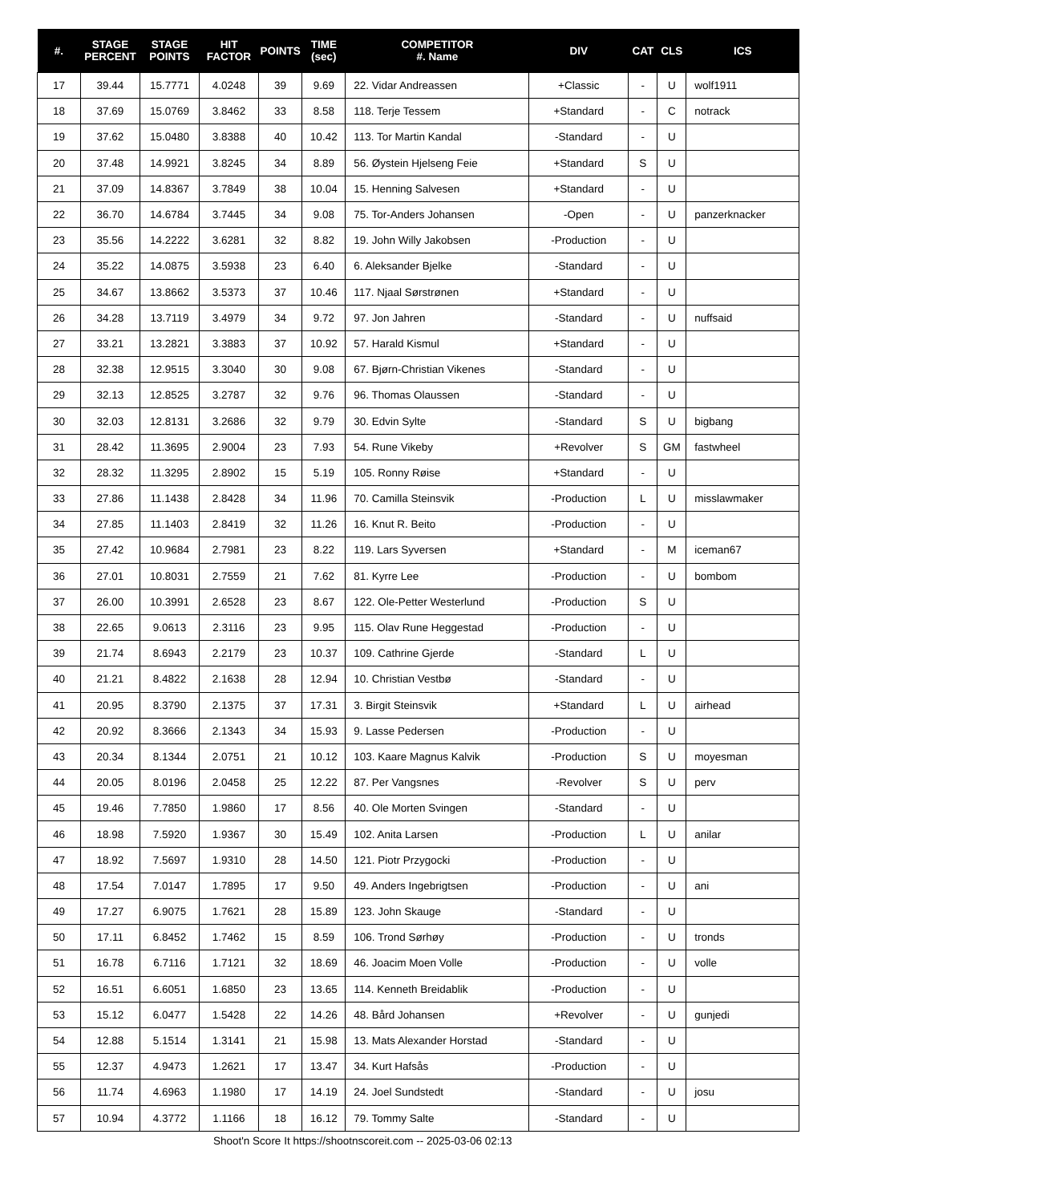| #. | STAGE PERCENT | STAGE POINTS | HIT FACTOR | POINTS | TIME (sec) | COMPETITOR #. Name | DIV | CAT | CLS | ICS |
| --- | --- | --- | --- | --- | --- | --- | --- | --- | --- | --- |
| 17 | 39.44 | 15.7771 | 4.0248 | 39 | 9.69 | 22. Vidar Andreassen | +Classic | - | U | wolf1911 |
| 18 | 37.69 | 15.0769 | 3.8462 | 33 | 8.58 | 118. Terje Tessem | +Standard | - | C | notrack |
| 19 | 37.62 | 15.0480 | 3.8388 | 40 | 10.42 | 113. Tor Martin Kandal | -Standard | - | U | |
| 20 | 37.48 | 14.9921 | 3.8245 | 34 | 8.89 | 56. Øystein Hjelseng Feie | +Standard | S | U | |
| 21 | 37.09 | 14.8367 | 3.7849 | 38 | 10.04 | 15. Henning Salvesen | +Standard | - | U | |
| 22 | 36.70 | 14.6784 | 3.7445 | 34 | 9.08 | 75. Tor-Anders Johansen | -Open | - | U | panzerknacker |
| 23 | 35.56 | 14.2222 | 3.6281 | 32 | 8.82 | 19. John Willy Jakobsen | -Production | - | U | |
| 24 | 35.22 | 14.0875 | 3.5938 | 23 | 6.40 | 6. Aleksander Bjelke | -Standard | - | U | |
| 25 | 34.67 | 13.8662 | 3.5373 | 37 | 10.46 | 117. Njaal Sørstrønen | +Standard | - | U | |
| 26 | 34.28 | 13.7119 | 3.4979 | 34 | 9.72 | 97. Jon Jahren | -Standard | - | U | nuffsaid |
| 27 | 33.21 | 13.2821 | 3.3883 | 37 | 10.92 | 57. Harald Kismul | +Standard | - | U | |
| 28 | 32.38 | 12.9515 | 3.3040 | 30 | 9.08 | 67. Bjørn-Christian Vikenes | -Standard | - | U | |
| 29 | 32.13 | 12.8525 | 3.2787 | 32 | 9.76 | 96. Thomas Olaussen | -Standard | - | U | |
| 30 | 32.03 | 12.8131 | 3.2686 | 32 | 9.79 | 30. Edvin Sylte | -Standard | S | U | bigbang |
| 31 | 28.42 | 11.3695 | 2.9004 | 23 | 7.93 | 54. Rune Vikeby | +Revolver | S | GM | fastwheel |
| 32 | 28.32 | 11.3295 | 2.8902 | 15 | 5.19 | 105. Ronny Røise | +Standard | - | U | |
| 33 | 27.86 | 11.1438 | 2.8428 | 34 | 11.96 | 70. Camilla Steinsvik | -Production | L | U | misslawmaker |
| 34 | 27.85 | 11.1403 | 2.8419 | 32 | 11.26 | 16. Knut R. Beito | -Production | - | U | |
| 35 | 27.42 | 10.9684 | 2.7981 | 23 | 8.22 | 119. Lars Syversen | +Standard | - | M | iceman67 |
| 36 | 27.01 | 10.8031 | 2.7559 | 21 | 7.62 | 81. Kyrre Lee | -Production | - | U | bombom |
| 37 | 26.00 | 10.3991 | 2.6528 | 23 | 8.67 | 122. Ole-Petter Westerlund | -Production | S | U | |
| 38 | 22.65 | 9.0613 | 2.3116 | 23 | 9.95 | 115. Olav Rune Heggestad | -Production | - | U | |
| 39 | 21.74 | 8.6943 | 2.2179 | 23 | 10.37 | 109. Cathrine Gjerde | -Standard | L | U | |
| 40 | 21.21 | 8.4822 | 2.1638 | 28 | 12.94 | 10. Christian Vestbø | -Standard | - | U | |
| 41 | 20.95 | 8.3790 | 2.1375 | 37 | 17.31 | 3. Birgit Steinsvik | +Standard | L | U | airhead |
| 42 | 20.92 | 8.3666 | 2.1343 | 34 | 15.93 | 9. Lasse Pedersen | -Production | - | U | |
| 43 | 20.34 | 8.1344 | 2.0751 | 21 | 10.12 | 103. Kaare Magnus Kalvik | -Production | S | U | moyesman |
| 44 | 20.05 | 8.0196 | 2.0458 | 25 | 12.22 | 87. Per Vangsnes | -Revolver | S | U | perv |
| 45 | 19.46 | 7.7850 | 1.9860 | 17 | 8.56 | 40. Ole Morten Svingen | -Standard | - | U | |
| 46 | 18.98 | 7.5920 | 1.9367 | 30 | 15.49 | 102. Anita Larsen | -Production | L | U | anilar |
| 47 | 18.92 | 7.5697 | 1.9310 | 28 | 14.50 | 121. Piotr Przygocki | -Production | - | U | |
| 48 | 17.54 | 7.0147 | 1.7895 | 17 | 9.50 | 49. Anders Ingebrigtsen | -Production | - | U | ani |
| 49 | 17.27 | 6.9075 | 1.7621 | 28 | 15.89 | 123. John Skauge | -Standard | - | U | |
| 50 | 17.11 | 6.8452 | 1.7462 | 15 | 8.59 | 106. Trond Sørhøy | -Production | - | U | tronds |
| 51 | 16.78 | 6.7116 | 1.7121 | 32 | 18.69 | 46. Joacim Moen Volle | -Production | - | U | volle |
| 52 | 16.51 | 6.6051 | 1.6850 | 23 | 13.65 | 114. Kenneth Breidablik | -Production | - | U | |
| 53 | 15.12 | 6.0477 | 1.5428 | 22 | 14.26 | 48. Bård Johansen | +Revolver | - | U | gunjedi |
| 54 | 12.88 | 5.1514 | 1.3141 | 21 | 15.98 | 13. Mats Alexander Horstad | -Standard | - | U | |
| 55 | 12.37 | 4.9473 | 1.2621 | 17 | 13.47 | 34. Kurt Hafsås | -Production | - | U | |
| 56 | 11.74 | 4.6963 | 1.1980 | 17 | 14.19 | 24. Joel Sundstedt | -Standard | - | U | josu |
| 57 | 10.94 | 4.3772 | 1.1166 | 18 | 16.12 | 79. Tommy Salte | -Standard | - | U | |
Shoot'n Score It https://shootnscoreit.com -- 2025-03-06 02:13